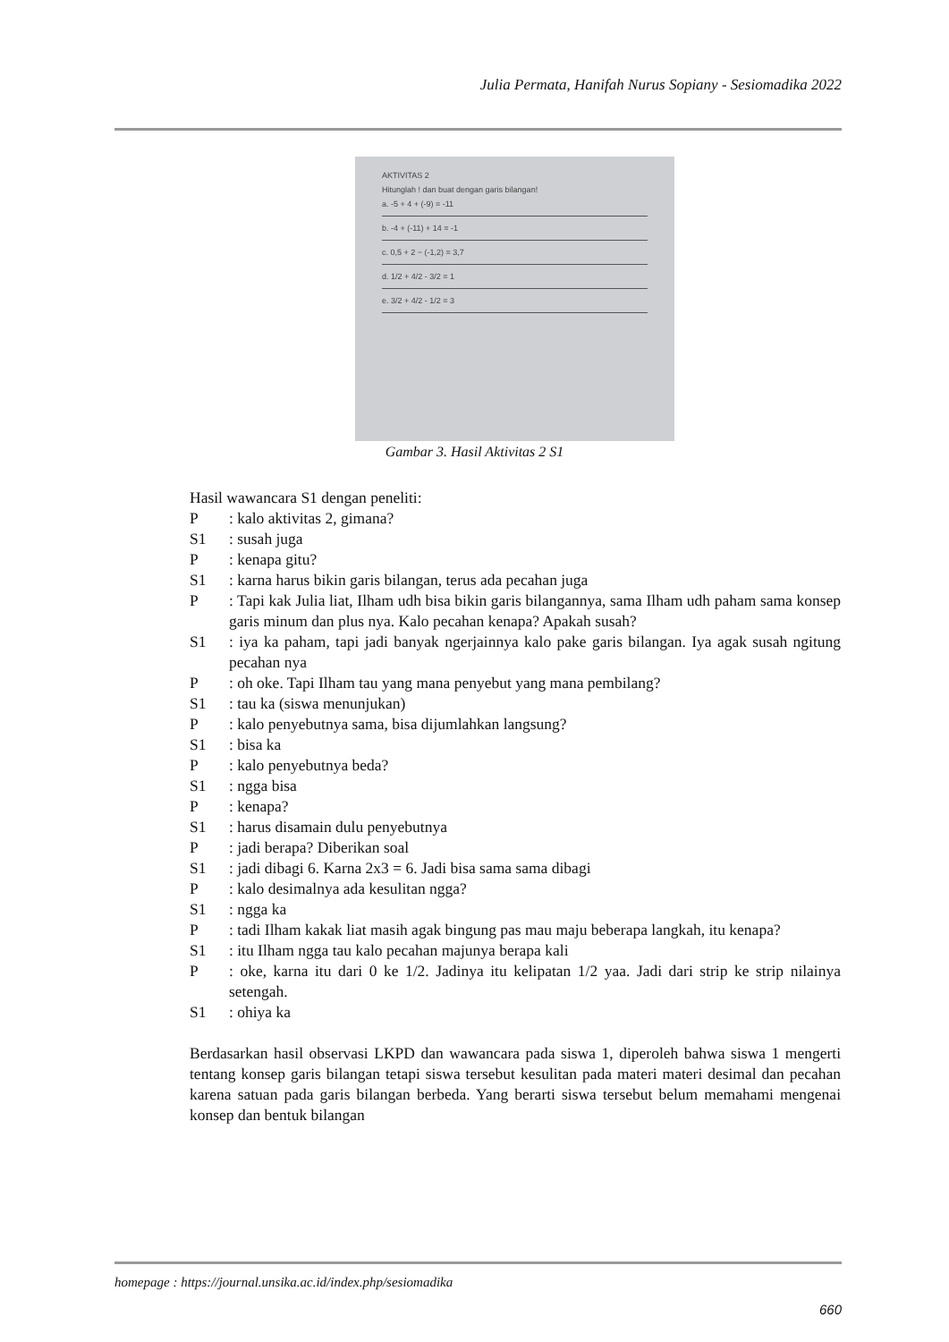Julia Permata, Hanifah Nurus Sopiany - Sesiomadika 2022
AKTIVITAS 2
Hitunglah ! dan buat dengan garis bilangan!
a. -5 + 4 + (-9) = -11
b. -4 + (-11) + 14 = -1
c. 0,5 + 2 − (-1,2) = 3,7
d. 1/2 + 4/2 - 3/2 = 1
e. 3/2 + 4/2 - 1/2 = 3
Gambar 3. Hasil Aktivitas 2 S1
Hasil wawancara S1 dengan peneliti:
P: kalo aktivitas 2, gimana?
S1: susah juga
P: kenapa gitu?
S1: karna harus bikin garis bilangan, terus ada pecahan juga
P: Tapi kak Julia liat, Ilham udh bisa bikin garis bilangannya, sama Ilham udh paham sama konsep garis minum dan plus nya. Kalo pecahan kenapa? Apakah susah?
S1: iya ka paham, tapi jadi banyak ngerjainnya kalo pake garis bilangan. Iya agak susah ngitung pecahan nya
P: oh oke. Tapi Ilham tau yang mana penyebut yang mana pembilang?
S1: tau ka (siswa menunjukan)
P: kalo penyebutnya sama, bisa dijumlahkan langsung?
S1: bisa ka
P: kalo penyebutnya beda?
S1: ngga bisa
P: kenapa?
S1: harus disamain dulu penyebutnya
P: jadi berapa? Diberikan soal
S1: jadi dibagi 6. Karna 2x3 = 6. Jadi bisa sama sama dibagi
P: kalo desimalnya ada kesulitan ngga?
S1: ngga ka
P: tadi Ilham kakak liat masih agak bingung pas mau maju beberapa langkah, itu kenapa?
S1: itu Ilham ngga tau kalo pecahan majunya berapa kali
P: oke, karna itu dari 0 ke 1/2. Jadinya itu kelipatan 1/2 yaa. Jadi dari strip ke strip nilainya setengah.
S1: ohiya ka
Berdasarkan hasil observasi LKPD dan wawancara pada siswa 1, diperoleh bahwa siswa 1 mengerti tentang konsep garis bilangan tetapi siswa tersebut kesulitan pada materi materi desimal dan pecahan karena satuan pada garis bilangan berbeda. Yang berarti siswa tersebut belum memahami mengenai konsep dan bentuk bilangan
homepage : https://journal.unsika.ac.id/index.php/sesiomadika
660